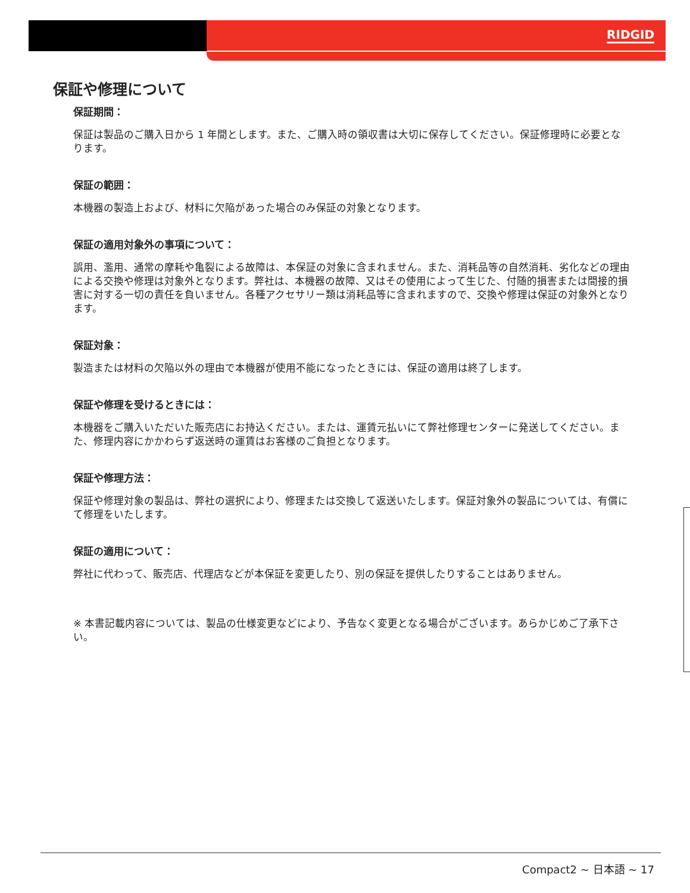RIDGID
保証や修理について
保証期間：
保証は製品のご購入日から 1 年間とします。また、ご購入時の領収書は大切に保存してください。保証修理時に必要となります。
保証の範囲：
本機器の製造上および、材料に欠陥があった場合のみ保証の対象となります。
保証の適用対象外の事項について：
誤用、濫用、通常の摩耗や亀裂による故障は、本保証の対象に含まれません。また、消耗品等の自然消耗、劣化などの理由による交換や修理は対象外となります。弊社は、本機器の故障、又はその使用によって生じた、付随的損害または間接的損害に対する一切の責任を負いません。各種アクセサリー類は消耗品等に含まれますので、交換や修理は保証の対象外となります。
保証対象：
製造または材料の欠陥以外の理由で本機器が使用不能になったときには、保証の適用は終了します。
保証や修理を受けるときには：
本機器をご購入いただいた販売店にお持込ください。または、運賃元払いにて弊社修理センターに発送してください。また、修理内容にかかわらず返送時の運賃はお客様のご負担となります。
保証や修理方法：
保証や修理対象の製品は、弊社の選択により、修理または交換して返送いたします。保証対象外の製品については、有償にて修理をいたします。
保証の適用について：
弊社に代わって、販売店、代理店などが本保証を変更したり、別の保証を提供したりすることはありません。
※ 本書記載内容については、製品の仕様変更などにより、予告なく変更となる場合がございます。あらかじめご了承下さい。
Compact2 ~ 日本語 ~ 17